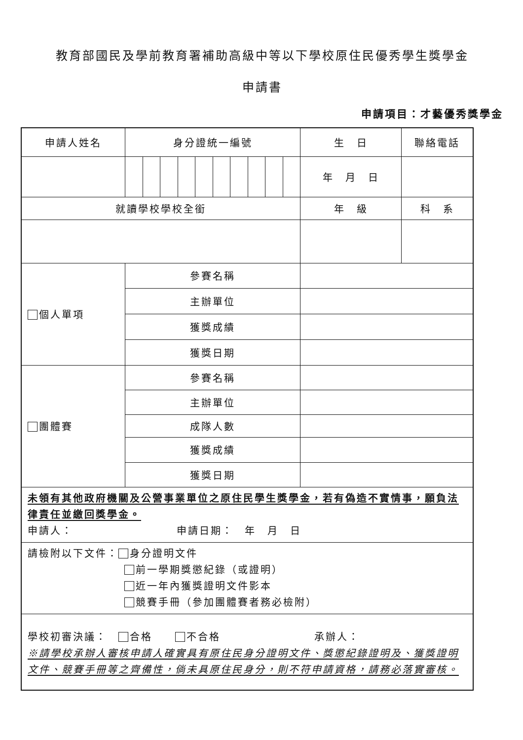教育部國民及學前教育署補助高級中等以下學校原住民優秀學生獎學金
申請書
申請項目：才藝優秀獎學金
| 申請人姓名 | 身分證統一編號 | | | | | | | | | | 生 日 | 聯絡電話 |
| | | | | | | | | | | | 年 月 日 | |
| 就讀學校學校全銜 | | | | | | | | | | | 年 級 | 科 系 |
| 個人單項 | 參賽名稱 | | | | | | | | | | | |
| | 主辦單位 | | | | | | | | | | | |
| | 獲獎成績 | | | | | | | | | | | |
| | 獲獎日期 | | | | | | | | | | | |
| 團體賽 | 參賽名稱 | | | | | | | | | | | |
| | 主辦單位 | | | | | | | | | | | |
| | 成隊人數 | | | | | | | | | | | |
| | 獲獎成績 | | | | | | | | | | | |
| | 獲獎日期 | | | | | | | | | | | |
| 未領有其他政府機關及公營事業單位之原住民學生獎學金，若有偽造不實情事，願負法律責任並繳回獎學金。 申請人： 申請日期： 年 月 日 | | | | | | | | | | | | |
| 請檢附以下文件： 身分證明文件 前一學期獎懲紀錄（或證明） 近一年內獲獎證明文件影本 競賽手冊（參加團體賽者務必檢附） | | | | | | | | | | | | |
| 學校初審決議： 合格 不合格 承辦人： ※請學校承辦人審核申請人確實具有原住民身分證明文件、獎懲紀錄證明及、獲獎證明文件、競賽手冊等之齊備性，倘未具原住民身分，則不符申請資格，請務必落實審核。 | | | | | | | | | | | | |